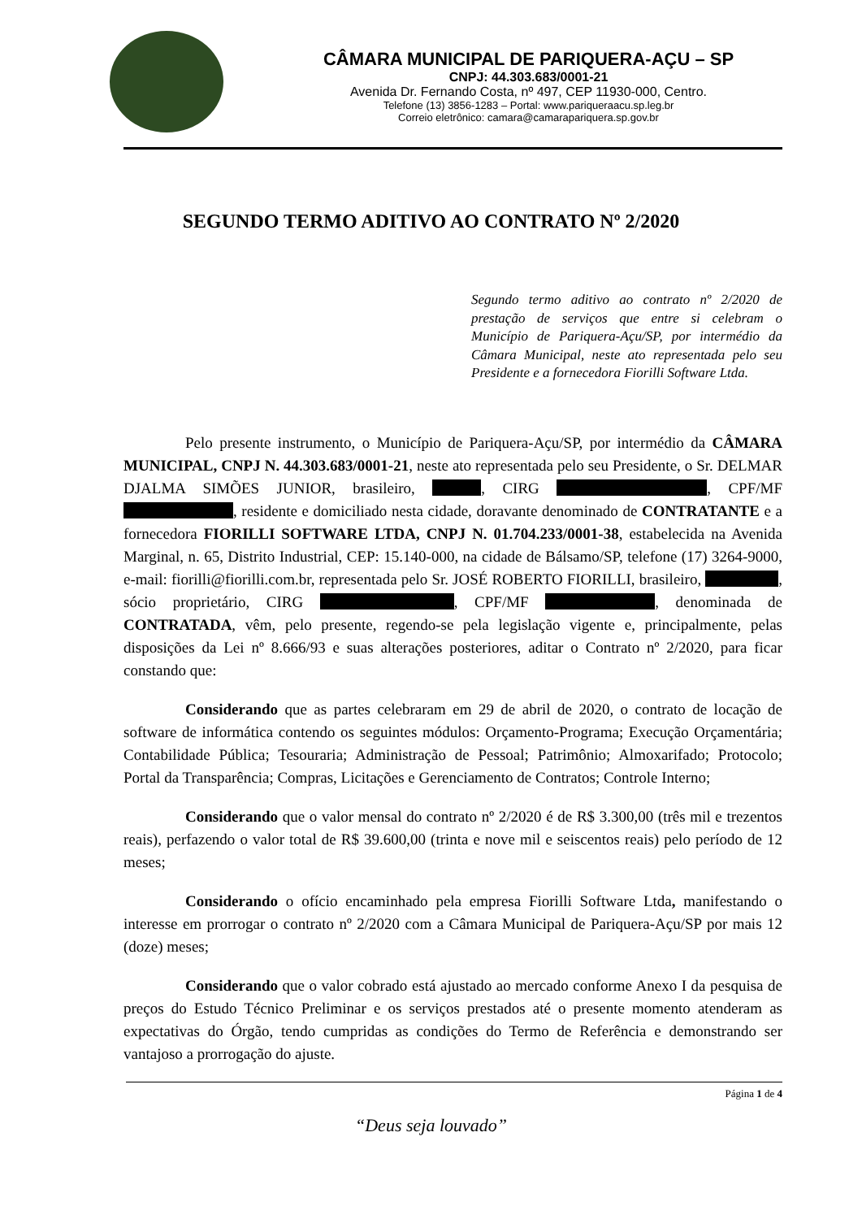CÂMARA MUNICIPAL DE PARIQUERA-AÇU – SP
CNPJ: 44.303.683/0001-21
Avenida Dr. Fernando Costa, nº 497, CEP 11930-000, Centro.
Telefone (13) 3856-1283 – Portal: www.pariqueraacu.sp.leg.br
Correio eletrônico: camara@camarapariquera.sp.gov.br
SEGUNDO TERMO ADITIVO AO CONTRATO Nº 2/2020
Segundo termo aditivo ao contrato nº 2/2020 de prestação de serviços que entre si celebram o Município de Pariquera-Açu/SP, por intermédio da Câmara Municipal, neste ato representada pelo seu Presidente e a fornecedora Fiorilli Software Ltda.
Pelo presente instrumento, o Município de Pariquera-Açu/SP, por intermédio da CÂMARA MUNICIPAL, CNPJ N. 44.303.683/0001-21, neste ato representada pelo seu Presidente, o Sr. DELMAR DJALMA SIMÕES JUNIOR, brasileiro, , CIRG , CPF/MF , residente e domiciliado nesta cidade, doravante denominado de CONTRATANTE e a fornecedora FIORILLI SOFTWARE LTDA, CNPJ N. 01.704.233/0001-38, estabelecida na Avenida Marginal, n. 65, Distrito Industrial, CEP: 15.140-000, na cidade de Bálsamo/SP, telefone (17) 3264-9000, e-mail: fiorilli@fiorilli.com.br, representada pelo Sr. JOSÉ ROBERTO FIORILLI, brasileiro, , sócio proprietário, CIRG , CPF/MF , denominada de CONTRATADA, vêm, pelo presente, regendo-se pela legislação vigente e, principalmente, pelas disposições da Lei nº 8.666/93 e suas alterações posteriores, aditar o Contrato nº 2/2020, para ficar constando que:
Considerando que as partes celebraram em 29 de abril de 2020, o contrato de locação de software de informática contendo os seguintes módulos: Orçamento-Programa; Execução Orçamentária; Contabilidade Pública; Tesouraria; Administração de Pessoal; Patrimônio; Almoxarifado; Protocolo; Portal da Transparência; Compras, Licitações e Gerenciamento de Contratos; Controle Interno;
Considerando que o valor mensal do contrato nº 2/2020 é de R$ 3.300,00 (três mil e trezentos reais), perfazendo o valor total de R$ 39.600,00 (trinta e nove mil e seiscentos reais) pelo período de 12 meses;
Considerando o ofício encaminhado pela empresa Fiorilli Software Ltda, manifestando o interesse em prorrogar o contrato nº 2/2020 com a Câmara Municipal de Pariquera-Açu/SP por mais 12 (doze) meses;
Considerando que o valor cobrado está ajustado ao mercado conforme Anexo I da pesquisa de preços do Estudo Técnico Preliminar e os serviços prestados até o presente momento atenderam as expectativas do Órgão, tendo cumpridas as condições do Termo de Referência e demonstrando ser vantajoso a prorrogação do ajuste.
Página 1 de 4
“Deus seja louvado”